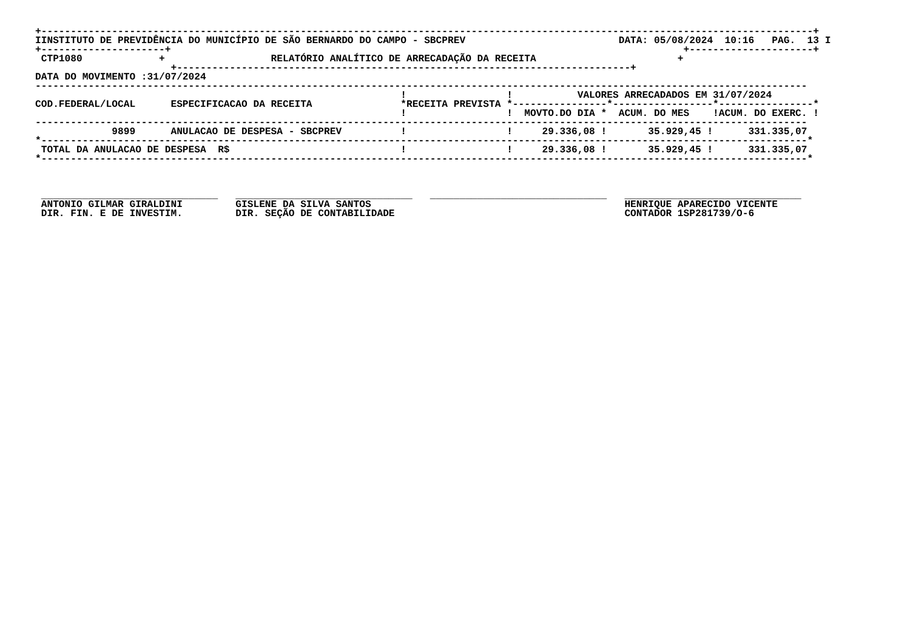+-----------------------------------------------------------------------------------------------------------------------------------+
IINSTITUTO DE PREVIDÊNCIA DO MUNICÍPIO DE SÃO BERNARDO DO CAMPO - SBCPREV                          DATA: 05/08/2024  10:16   PAG.  13 I
+---------------------+                                                                                       +---------------------+
 CTP1080             +                  RELATÓRIO ANALÍTICO DE ARRECADAÇÃO DA RECEITA                        +
                       +-----------------------------------------------------------------------------+
DATA DO MOVIMENTO :31/07/2024
-----------------------------------------------------------------------------------------------------------------------------------
                                                              !                 !           VALORES ARRECADADOS EM 31/07/2024
COD.FEDERAL/LOCAL      ESPECIFICACAO DA RECEITA               *RECEITA PREVISTA *----------------*-----------------*----------------*
                                                              !                 !  MOVTO.DO DIA *  ACUM. DO MES    !ACUM. DO EXERC. !
-----------------------------------------------------------------------------------------------------------------------------------
             9899      ANULACAO DE DESPESA - SBCPREV          !                 !     29.336,08 !       35.929,45 !      331.335,07
*----------------------------------------------------------------------------------------------------------------------------------*
 TOTAL DA ANULACAO DE DESPESA  R$                             !                 !     29.336,08 !       35.929,45 !      331.335,07
*----------------------------------------------------------------------------------------------------------------------------------*



 ______________________________   ______________________________   ______________________________   ______________________________
 ANTONIO GILMAR GIRALDINI         GISLENE DA SILVA SANTOS                                           HENRIQUE APARECIDO VICENTE
 DIR. FIN. E DE INVESTIM.         DIR. SEÇÃO DE CONTABILIDADE                                       CONTADOR 1SP281739/O-6